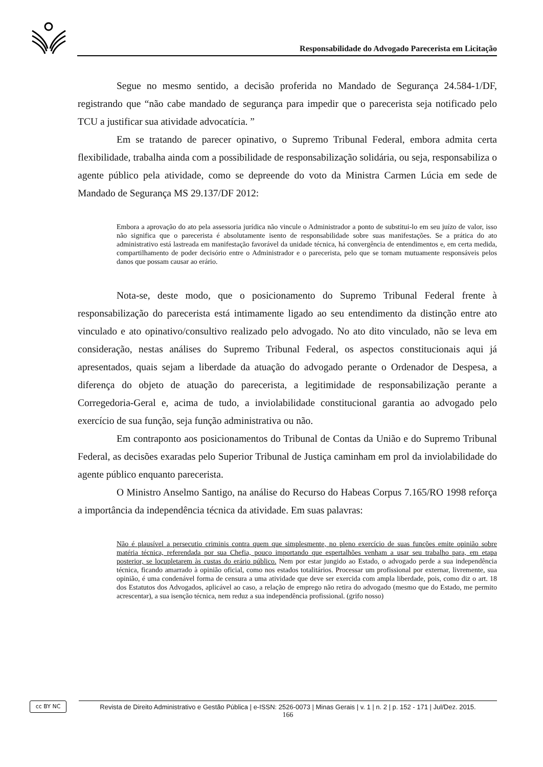Responsabilidade do Advogado Parecerista em Licitação
Segue no mesmo sentido, a decisão proferida no Mandado de Segurança 24.584-1/DF, registrando que “não cabe mandado de segurança para impedir que o parecerista seja notificado pelo TCU a justificar sua atividade advocatícia. ”
Em se tratando de parecer opinativo, o Supremo Tribunal Federal, embora admita certa flexibilidade, trabalha ainda com a possibilidade de responsabilização solidária, ou seja, responsabiliza o agente público pela atividade, como se depreende do voto da Ministra Carmen Lúcia em sede de Mandado de Segurança MS 29.137/DF 2012:
Embora a aprovação do ato pela assessoria jurídica não vincule o Administrador a ponto de substitui-lo em seu juízo de valor, isso não significa que o parecerista é absolutamente isento de responsabilidade sobre suas manifestações. Se a prática do ato administrativo está lastreada em manifestação favorável da unidade técnica, há convergência de entendimentos e, em certa medida, compartilhamento de poder decisório entre o Administrador e o parecerista, pelo que se tornam mutuamente responsáveis pelos danos que possam causar ao erário.
Nota-se, deste modo, que o posicionamento do Supremo Tribunal Federal frente à responsabilização do parecerista está intimamente ligado ao seu entendimento da distinção entre ato vinculado e ato opinativo/consultivo realizado pelo advogado. No ato dito vinculado, não se leva em consideração, nestas análises do Supremo Tribunal Federal, os aspectos constitucionais aqui já apresentados, quais sejam a liberdade da atuação do advogado perante o Ordenador de Despesa, a diferença do objeto de atuação do parecerista, a legitimidade de responsabilização perante a Corregedoria-Geral e, acima de tudo, a inviolabilidade constitucional garantia ao advogado pelo exercício de sua função, seja função administrativa ou não.
Em contraponto aos posicionamentos do Tribunal de Contas da União e do Supremo Tribunal Federal, as decisões exaradas pelo Superior Tribunal de Justiça caminham em prol da inviolabilidade do agente público enquanto parecerista.
O Ministro Anselmo Santigo, na análise do Recurso do Habeas Corpus 7.165/RO 1998 reforça a importância da independência técnica da atividade. Em suas palavras:
Não é plausível a persecutio criminis contra quem que simplesmente, no pleno exercício de suas funções emite opinião sobre matéria técnica, referendada por sua Chefia, pouco importando que espertalhões venham a usar seu trabalho para, em etapa posterior, se locupletarem às custas do erário público. Nem por estar jungido ao Estado, o advogado perde a sua independência técnica, ficando amarrado à opinião oficial, como nos estados totalitários. Processar um profissional por externar, livremente, sua opinião, é uma condenável forma de censura a uma atividade que deve ser exercida com ampla liberdade, pois, como diz o art. 18 dos Estatutos dos Advogados, aplicável ao caso, a relação de emprego não retira do advogado (mesmo que do Estado, me permito acrescentar), a sua isenção técnica, nem reduz a sua independência profissional. (grifo nosso)
cc BY NC
Revista de Direito Administrativo e Gestão Pública | e-ISSN: 2526-0073 | Minas Gerais | v. 1 | n. 2 | p. 152 - 171 | Jul/Dez. 2015.
166